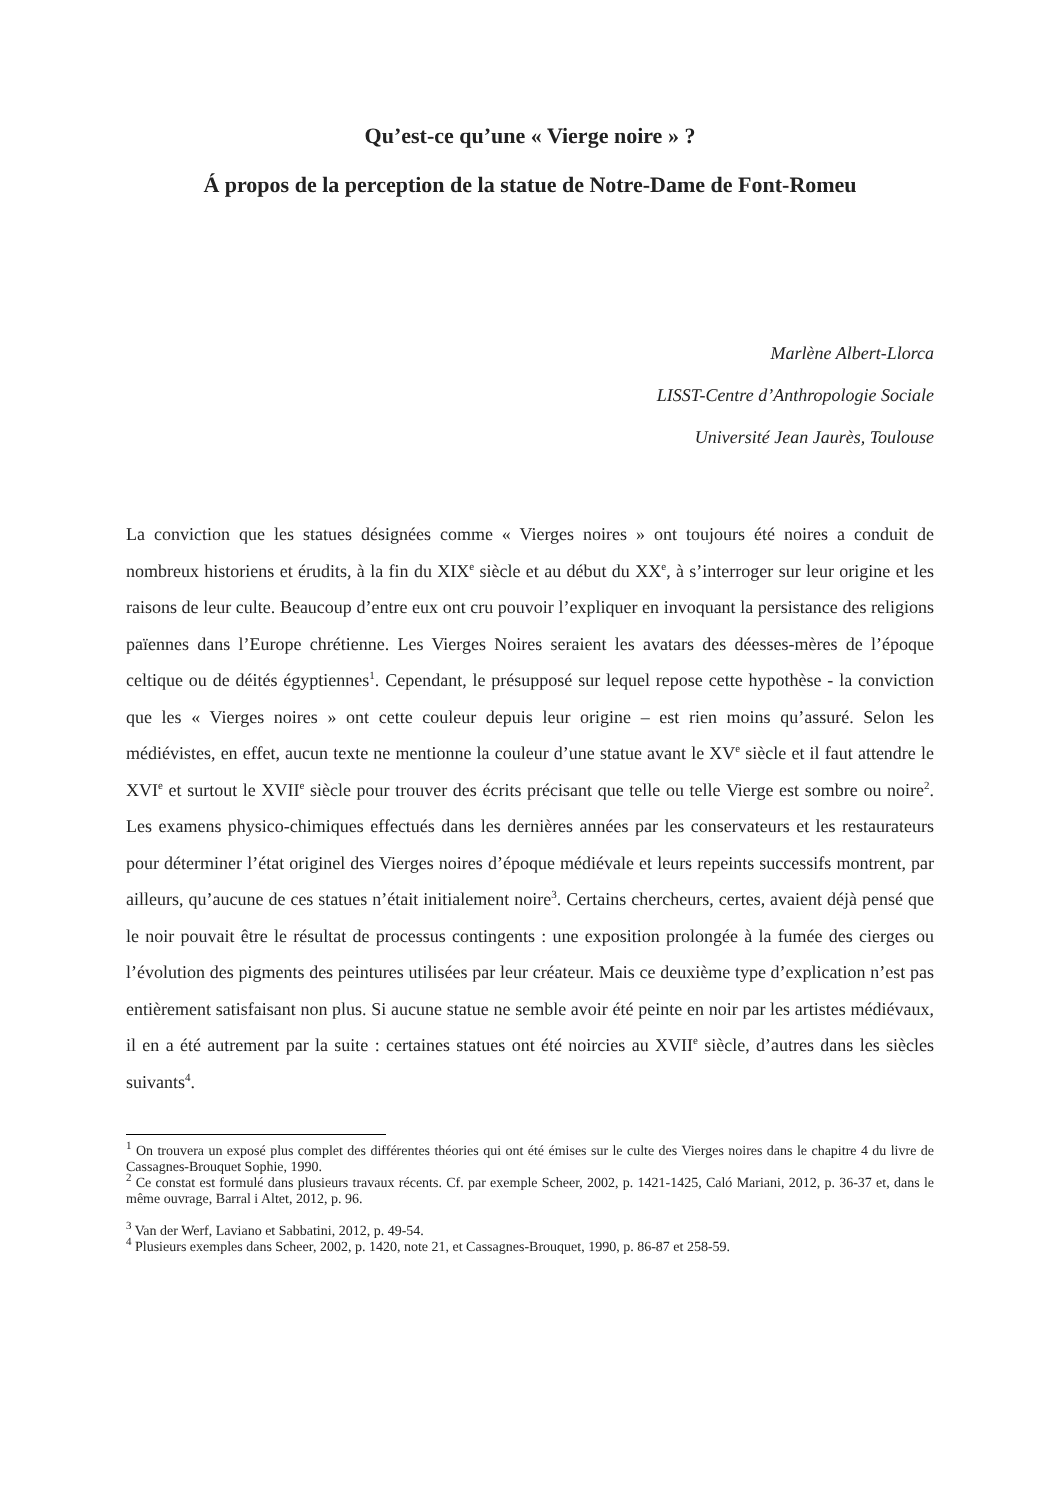Qu’est-ce qu’une « Vierge noire » ?
Á propos de la perception de la statue de Notre-Dame de Font-Romeu
Marlène Albert-Llorca
LISST-Centre d’Anthropologie Sociale
Université Jean Jaurès, Toulouse
La conviction que les statues désignées comme « Vierges noires » ont toujours été noires a conduit de nombreux historiens et érudits, à la fin du XIX<sup>e</sup> siècle et au début du XX<sup>e</sup>, à s’interroger sur leur origine et les raisons de leur culte. Beaucoup d’entre eux ont cru pouvoir l’expliquer en invoquant la persistance des religions païennes dans l’Europe chrétienne. Les Vierges Noires seraient les avatars des déesses-mères de l’époque celtique ou de déités égyptiennes<sup>1</sup>. Cependant, le présupposé sur lequel repose cette hypothèse - la conviction que les « Vierges noires » ont cette couleur depuis leur origine – est rien moins qu’assuré. Selon les médiévistes, en effet, aucun texte ne mentionne la couleur d’une statue avant le XV<sup>e</sup> siècle et il faut attendre le XVI<sup>e</sup> et surtout le XVII<sup>e</sup> siècle pour trouver des écrits précisant que telle ou telle Vierge est sombre ou noire<sup>2</sup>. Les examens physico-chimiques effectués dans les dernières années par les conservateurs et les restaurateurs pour déterminer l’état originel des Vierges noires d’époque médiévale et leurs repeints successifs montrent, par ailleurs, qu’aucune de ces statues n’était initialement noire<sup>3</sup>. Certains chercheurs, certes, avaient déjà pensé que le noir pouvait être le résultat de processus contingents : une exposition prolongée à la fumée des cierges ou l’évolution des pigments des peintures utilisées par leur créateur. Mais ce deuxième type d’explication n’est pas entièrement satisfaisant non plus. Si aucune statue ne semble avoir été peinte en noir par les artistes médiévaux, il en a été autrement par la suite : certaines statues ont été noircies au XVII<sup>e</sup> siècle, d’autres dans les siècles suivants<sup>4</sup>.
<sup>1</sup> On trouvera un exposé plus complet des différentes théories qui ont été émises sur le culte des Vierges noires dans le chapitre 4 du livre de Cassagnes-Brouquet Sophie, 1990.
<sup>2</sup> Ce constat est formulé dans plusieurs travaux récents. Cf. par exemple Scheer, 2002, p. 1421-1425, Caló Mariani, 2012, p. 36-37 et, dans le même ouvrage, Barral i Altet, 2012, p. 96.
<sup>3</sup> Van der Werf, Laviano et Sabbatini, 2012, p. 49-54.
<sup>4</sup> Plusieurs exemples dans Scheer, 2002, p. 1420, note 21, et Cassagnes-Brouquet, 1990, p. 86-87 et 258-59.